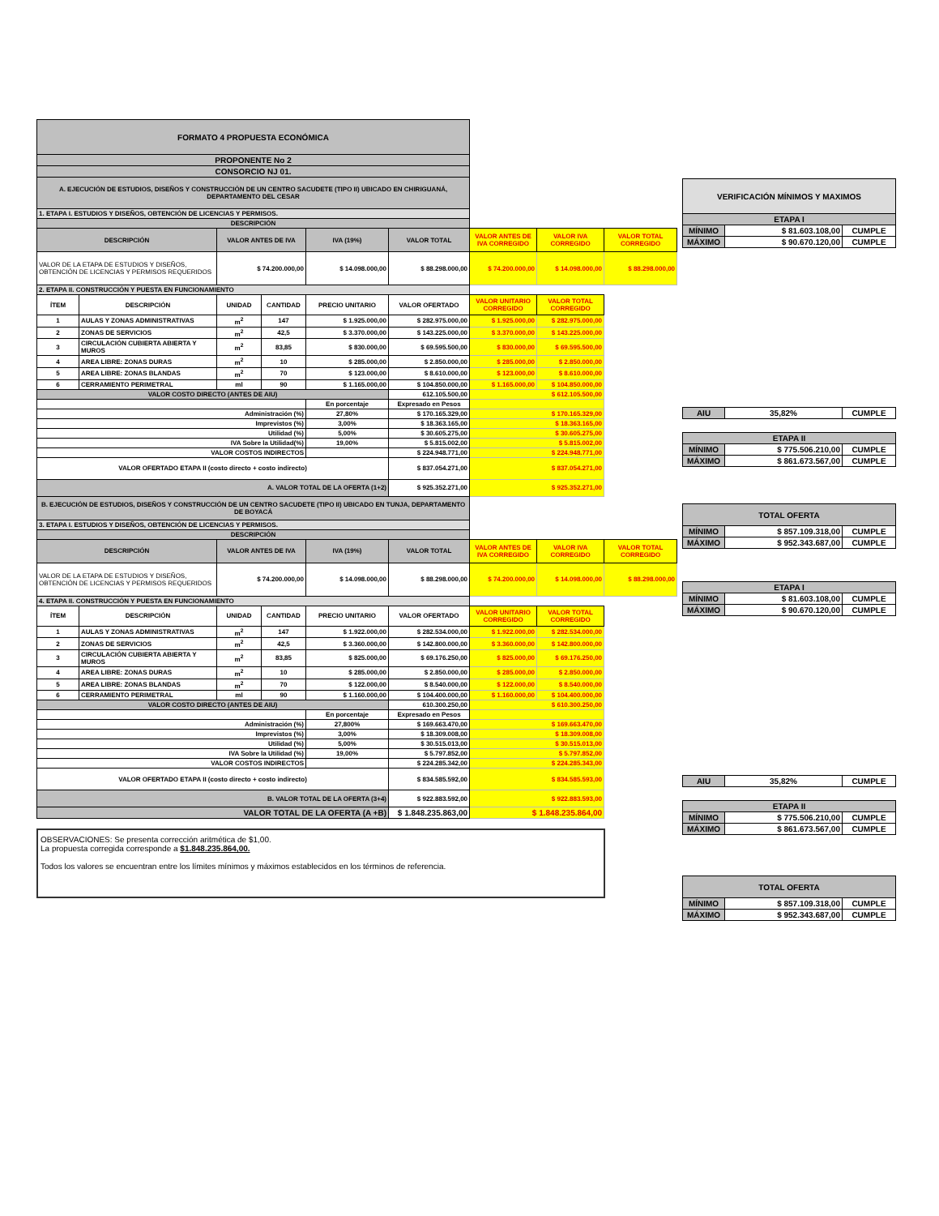| FORMATO 4 PROPUESTA ECONÓMICA | | | | | | | | |
| PROPONENTE No 2 | | | | | | | | |
| CONSORCIO NJ 01. | | | | | | | | |
| A. EJECUCIÓN DE ESTUDIOS, DISEÑOS Y CONSTRUCCIÓN DE UN CENTRO SACUDETE (TIPO II) UBICADO EN CHIRIGUANÁ, DEPARTAMENTO DEL CESAR | | | | | | | | |
| 1. ETAPA I. ESTUDIOS Y DISEÑOS, OBTENCIÓN DE LICENCIAS Y PERMISOS. | | | | | | | | |
| DESCRIPCIÓN | | | | | | | | |
| DESCRIPCIÓN | | VALOR ANTES DE IVA | | IVA (19%) | VALOR TOTAL | VALOR ANTES DE IVA CORREGIDO | VALOR IVA CORREGIDO | VALOR TOTAL CORREGIDO |
| VALOR DE LA ETAPA DE ESTUDIOS Y DISEÑOS, OBTENCIÓN DE LICENCIAS Y PERMISOS REQUERIDOS | | $ 74.200.000,00 | | $ 14.098.000,00 | $ 88.298.000,00 | $ 74.200.000,00 | $ 14.098.000,00 | $ 88.298.000,00 |
| 2. ETAPA II. CONSTRUCCIÓN Y PUESTA EN FUNCIONAMIENTO | | | | | | | | |
| ÍTEM | DESCRIPCIÓN | UNIDAD | CANTIDAD | PRECIO UNITARIO | VALOR OFERTADO | VALOR UNITARIO CORREGIDO | VALOR TOTAL CORREGIDO | |
| 1 | AULAS Y ZONAS ADMINISTRATIVAS | m<sup>2</sup> | 147 | $ 1.925.000,00 | $ 282.975.000,00 | $ 1.925.000,00 | $ 282.975.000,00 | |
| 2 | ZONAS DE SERVICIOS | m<sup>2</sup> | 42,5 | $ 3.370.000,00 | $ 143.225.000,00 | $ 3.370.000,00 | $ 143.225.000,00 | |
| 3 | CIRCULACIÓN CUBIERTA ABIERTA Y MUROS | m<sup>2</sup> | 83,85 | $ 830.000,00 | $ 69.595.500,00 | $ 830.000,00 | $ 69.595.500,00 | |
| 4 | AREA LIBRE: ZONAS DURAS | m<sup>2</sup> | 10 | $ 285.000,00 | $ 2.850.000,00 | $ 285.000,00 | $ 2.850.000,00 | |
| 5 | AREA LIBRE: ZONAS BLANDAS | m<sup>2</sup> | 70 | $ 123.000,00 | $ 8.610.000,00 | $ 123.000,00 | $ 8.610.000,00 | |
| 6 | CERRAMIENTO PERIMETRAL | ml | 90 | $ 1.165.000,00 | $ 104.850.000,00 | $ 1.165.000,00 | $ 104.850.000,00 | |
| VALOR COSTO DIRECTO (ANTES DE AIU) | | | | | 612.105.500,00 | $ 612.105.500,00 | | |
| | | | | En porcentaje | Expresado en Pesos | | | |
| Administración (%) | | | | 27,80% | $ 170.165.329,00 | $ 170.165.329,00 | | |
| Imprevistos (%) | | | | 3,00% | $ 18.363.165,00 | $ 18.363.165,00 | | |
| Utilidad (%) | | | | 5,00% | $ 30.605.275,00 | $ 30.605.275,00 | | |
| IVA Sobre la Utilidad(%) | | | | 19,00% | $ 5.815.002,00 | $ 5.815.002,00 | | |
| VALOR COSTOS INDIRECTOS | | | | | $ 224.948.771,00 | $ 224.948.771,00 | | |
| VALOR OFERTADO ETAPA II (costo directo + costo indirecto) | | | | | $ 837.054.271,00 | $ 837.054.271,00 | | |
| A. VALOR TOTAL DE LA OFERTA (1+2) | | | | | $ 925.352.271,00 | $ 925.352.271,00 | | |
| B. EJECUCIÓN DE ESTUDIOS, DISEÑOS Y CONSTRUCCIÓN DE UN CENTRO SACUDETE (TIPO II) UBICADO EN TUNJA, DEPARTAMENTO DE BOYACÁ | | | | | | | | |
| 3. ETAPA I. ESTUDIOS Y DISEÑOS, OBTENCIÓN DE LICENCIAS Y PERMISOS. | | | | | | | | |
| DESCRIPCIÓN | | | | | | | | |
| DESCRIPCIÓN | | VALOR ANTES DE IVA | | IVA (19%) | VALOR TOTAL | VALOR ANTES DE IVA CORREGIDO | VALOR IVA CORREGIDO | VALOR TOTAL CORREGIDO |
| VALOR DE LA ETAPA DE ESTUDIOS Y DISEÑOS, OBTENCIÓN DE LICENCIAS Y PERMISOS REQUERIDOS | | $ 74.200.000,00 | | $ 14.098.000,00 | $ 88.298.000,00 | $ 74.200.000,00 | $ 14.098.000,00 | $ 88.298.000,00 |
| 4. ETAPA II. CONSTRUCCIÓN Y PUESTA EN FUNCIONAMIENTO | | | | | | | | |
| ÍTEM | DESCRIPCIÓN | UNIDAD | CANTIDAD | PRECIO UNITARIO | VALOR OFERTADO | VALOR UNITARIO CORREGIDO | VALOR TOTAL CORREGIDO | |
| 1 | AULAS Y ZONAS ADMINISTRATIVAS | m<sup>2</sup> | 147 | $ 1.922.000,00 | $ 282.534.000,00 | $ 1.922.000,00 | $ 282.534.000,00 | |
| 2 | ZONAS DE SERVICIOS | m<sup>2</sup> | 42,5 | $ 3.360.000,00 | $ 142.800.000,00 | $ 3.360.000,00 | $ 142.800.000,00 | |
| 3 | CIRCULACIÓN CUBIERTA ABIERTA Y MUROS | m<sup>2</sup> | 83,85 | $ 825.000,00 | $ 69.176.250,00 | $ 825.000,00 | $ 69.176.250,00 | |
| 4 | AREA LIBRE: ZONAS DURAS | m<sup>2</sup> | 10 | $ 285.000,00 | $ 2.850.000,00 | $ 285.000,00 | $ 2.850.000,00 | |
| 5 | AREA LIBRE: ZONAS BLANDAS | m<sup>2</sup> | 70 | $ 122.000,00 | $ 8.540.000,00 | $ 122.000,00 | $ 8.540.000,00 | |
| 6 | CERRAMIENTO PERIMETRAL | ml | 90 | $ 1.160.000,00 | $ 104.400.000,00 | $ 1.160.000,00 | $ 104.400.000,00 | |
| VALOR COSTO DIRECTO (ANTES DE AIU) | | | | | 610.300.250,00 | $ 610.300.250,00 | | |
| | | | | En porcentaje | Expresado en Pesos | | | |
| Administración (%) | | | | 27,800% | $ 169.663.470,00 | $ 169.663.470,00 | | |
| Imprevistos (%) | | | | 3,00% | $ 18.309.008,00 | $ 18.309.008,00 | | |
| Utilidad (%) | | | | 5,00% | $ 30.515.013,00 | $ 30.515.013,00 | | |
| IVA Sobre la Utilidad (%) | | | | 19,00% | $ 5.797.852,00 | $ 5.797.852,00 | | |
| VALOR COSTOS INDIRECTOS | | | | | $ 224.285.342,00 | $ 224.285.343,00 | | |
| VALOR OFERTADO ETAPA II (costo directo + costo indirecto) | | | | | $ 834.585.592,00 | $ 834.585.593,00 | | |
| B. VALOR TOTAL DE LA OFERTA (3+4) | | | | | $ 922.883.592,00 | $ 922.883.593,00 | | |
| VALOR TOTAL DE LA OFERTA (A +B) | | | | | $ 1.848.235.863,00 | $ 1.848.235.864,00 | | |
OBSERVACIONES: Se presenta corrección aritmética de $1,00.
La propuesta corregida corresponde a $1.848.235.864,00.
Todos los valores se encuentran entre los límites mínimos y máximos establecidos en los términos de referencia.
| VERIFICACIÓN MÍNIMOS Y MAXIMOS | | |
| ETAPA I | | |
| MÍNIMO | $ 81.603.108,00 | CUMPLE |
| MÁXIMO | $ 90.670.120,00 | CUMPLE |
| AIU | 35,82% | CUMPLE |
| ETAPA II | | |
| MÍNIMO | $ 775.506.210,00 | CUMPLE |
| MÁXIMO | $ 861.673.567,00 | CUMPLE |
| TOTAL OFERTA | | |
| MÍNIMO | $ 857.109.318,00 | CUMPLE |
| MÁXIMO | $ 952.343.687,00 | CUMPLE |
| ETAPA I | | |
| MÍNIMO | $ 81.603.108,00 | CUMPLE |
| MÁXIMO | $ 90.670.120,00 | CUMPLE |
| AIU | 35,82% | CUMPLE |
| ETAPA II | | |
| MÍNIMO | $ 775.506.210,00 | CUMPLE |
| MÁXIMO | $ 861.673.567,00 | CUMPLE |
| TOTAL OFERTA | | |
| MÍNIMO | $ 857.109.318,00 | CUMPLE |
| MÁXIMO | $ 952.343.687,00 | CUMPLE |